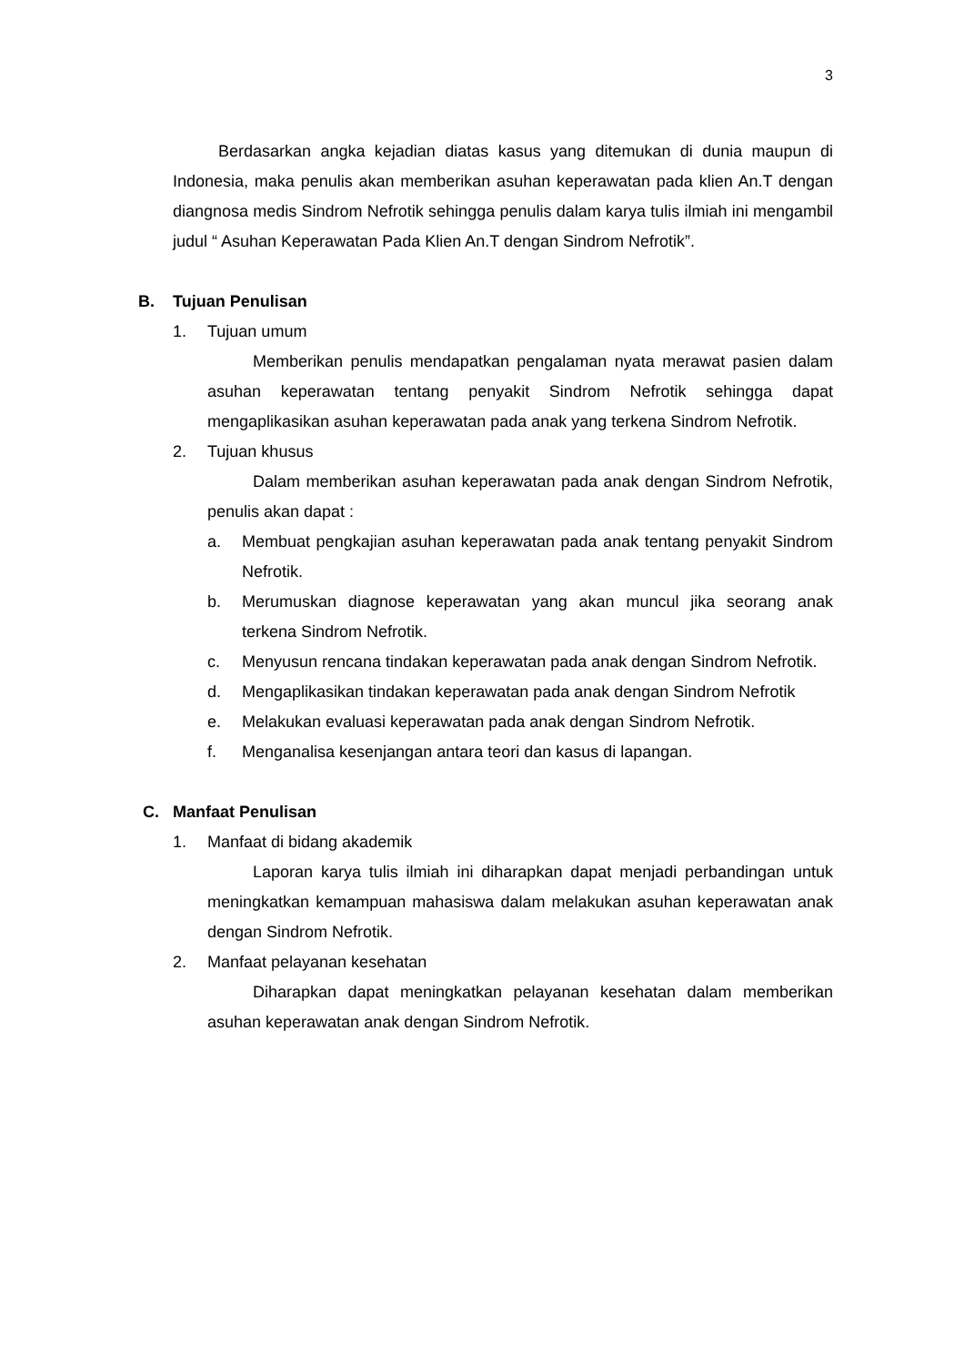3
Berdasarkan angka kejadian diatas kasus yang ditemukan di dunia maupun di Indonesia, maka penulis akan memberikan asuhan keperawatan pada klien An.T dengan diangnosa medis Sindrom Nefrotik sehingga penulis dalam karya tulis ilmiah ini mengambil judul “ Asuhan Keperawatan Pada Klien An.T dengan Sindrom Nefrotik”.
B. Tujuan Penulisan
1. Tujuan umum
Memberikan penulis mendapatkan pengalaman nyata merawat pasien dalam asuhan keperawatan tentang penyakit Sindrom Nefrotik sehingga dapat mengaplikasikan asuhan keperawatan pada anak yang terkena Sindrom Nefrotik.
2. Tujuan khusus
Dalam memberikan asuhan keperawatan pada anak dengan Sindrom Nefrotik, penulis akan dapat :
a. Membuat pengkajian asuhan keperawatan pada anak tentang penyakit Sindrom Nefrotik.
b. Merumuskan diagnose keperawatan yang akan muncul jika seorang anak terkena Sindrom Nefrotik.
c. Menyusun rencana tindakan keperawatan pada anak dengan Sindrom Nefrotik.
d. Mengaplikasikan tindakan keperawatan pada anak dengan Sindrom Nefrotik
e. Melakukan evaluasi keperawatan pada anak dengan Sindrom Nefrotik.
f. Menganalisa kesenjangan antara teori dan kasus di lapangan.
C. Manfaat Penulisan
1. Manfaat di bidang akademik
Laporan karya tulis ilmiah ini diharapkan dapat menjadi perbandingan untuk meningkatkan kemampuan mahasiswa dalam melakukan asuhan keperawatan anak dengan Sindrom Nefrotik.
2. Manfaat pelayanan kesehatan
Diharapkan dapat meningkatkan pelayanan kesehatan dalam memberikan asuhan keperawatan anak dengan Sindrom Nefrotik.